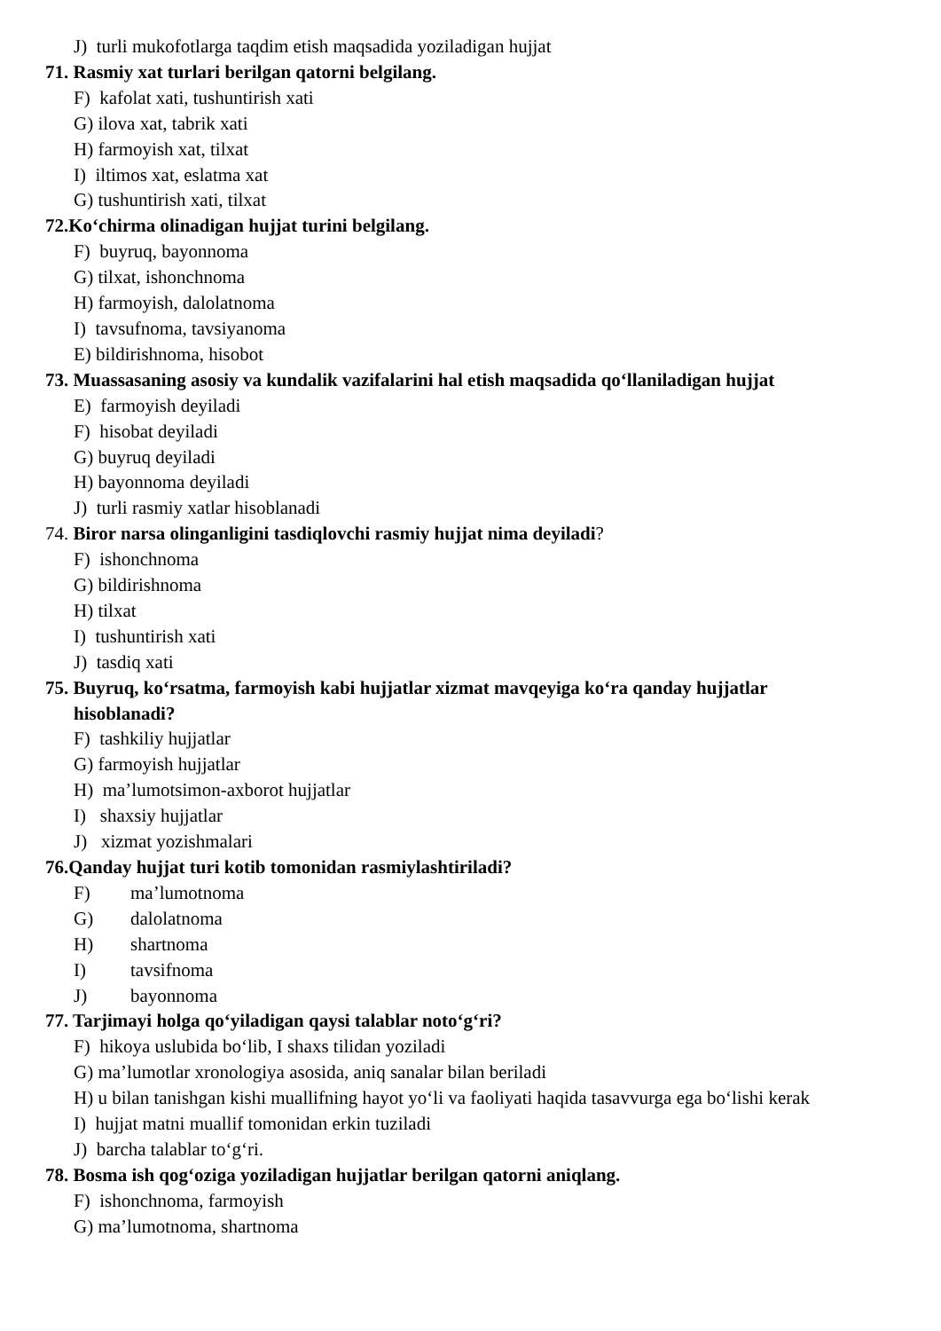J) turli mukofotlarga taqdim etish maqsadida yoziladigan hujjat
71. Rasmiy xat turlari berilgan qatorni belgilang.
F) kafolat xati, tushuntirish xati
G) ilova xat, tabrik xati
H) farmoyish xat, tilxat
I) iltimos xat, eslatma xat
G) tushuntirish xati, tilxat
72.Ko‘chirma olinadigan hujjat turini belgilang.
F) buyruq, bayonnoma
G) tilxat, ishonchnoma
H) farmoyish, dalolatnoma
I) tavsufnoma, tavsiyanoma
E) bildirishnoma, hisobot
73. Muassasaning asosiy va kundalik vazifalarini hal etish maqsadida qo‘llaniladigan hujjat
E) farmoyish deyiladi
F) hisobat deyiladi
G) buyruq deyiladi
H) bayonnoma deyiladi
J) turli rasmiy xatlar hisoblanadi
74. Biror narsa olinganligini tasdiqlovchi rasmiy hujjat nima deyiladi?
F) ishonchnoma
G) bildirishnoma
H) tilxat
I) tushuntirish xati
J) tasdiq xati
75. Buyruq, ko‘rsatma, farmoyish kabi hujjatlar xizmat mavqeyiga ko‘ra qanday hujjatlar hisoblanadi?
F) tashkiliy hujjatlar
G) farmoyish hujjatlar
H) ma’lumotsimon-axborot hujjatlar
I) shaxsiy hujjatlar
J) xizmat yozishmalari
76.Qanday hujjat turi kotib tomonidan rasmiylashtiriladi?
F) ma’lumotnoma
G) dalolatnoma
H) shartnoma
I) tavsifnoma
J) bayonnoma
77. Tarjimayi holga qo‘yiladigan qaysi talablar noto‘g‘ri?
F) hikoya uslubida bo‘lib, I shaxs tilidan yoziladi
G) ma’lumotlar xronologiya asosida, aniq sanalar bilan beriladi
H) u bilan tanishgan kishi muallifning hayot yo‘li va faoliyati haqida tasavvurga ega bo‘lishi kerak
I) hujjat matni muallif tomonidan erkin tuziladi
J) barcha talablar to‘g‘ri.
78. Bosma ish qog‘oziga yoziladigan hujjatlar berilgan qatorni aniqlang.
F) ishonchnoma, farmoyish
G) ma’lumotnoma, shartnoma